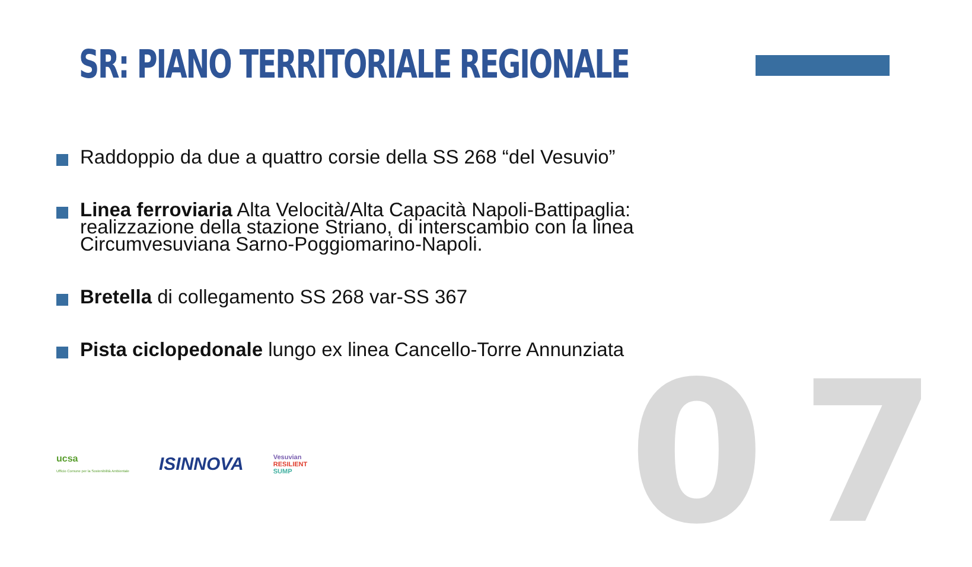SR: PIANO TERRITORIALE REGIONALE
Raddoppio da due a quattro corsie della SS 268 “del Vesuvio”
Linea ferroviaria Alta Velocità/Alta Capacità Napoli-Battipaglia: realizzazione della stazione Striano, di interscambio con la linea Circumvesuviana Sarno-Poggiomarino-Napoli.
Bretella di collegamento SS 268 var-SS 367
Pista ciclopedonale lungo ex linea Cancello-Torre Annunziata
07
ucsa
Ufficio Comune per la Sostenibilità Ambientale
ISINNOVA
Vesuvian
RESILIENT
SUMP